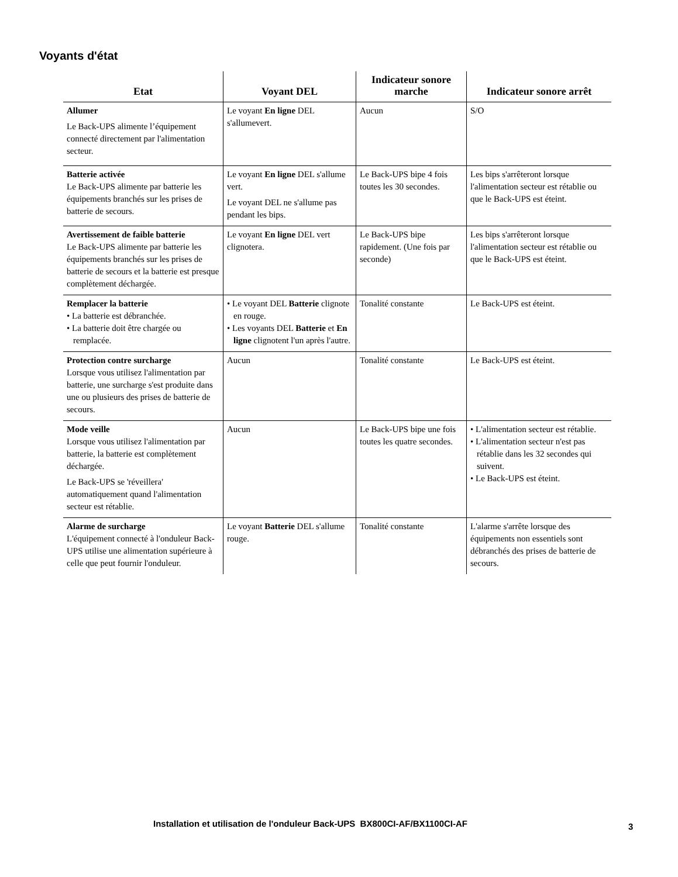Voyants d'état
| Etat | Voyant DEL | Indicateur sonore marche | Indicateur sonore arrêt |
| --- | --- | --- | --- |
| Allumer Le Back-UPS alimente l’équipement connecté directement par l'alimentation secteur. | Le voyant En ligne DEL s'allumevert. | Aucun | S/O |
| Batterie activée Le Back-UPS alimente par batterie les équipements branchés sur les prises de batterie de secours. | Le voyant En ligne DEL s'allume vert. Le voyant DEL ne s'allume pas pendant les bips. | Le Back-UPS bipe 4 fois toutes les 30 secondes. | Les bips s'arrêteront lorsque l'alimentation secteur est rétablie ou que le Back-UPS est éteint. |
| Avertissement de faible batterie Le Back-UPS alimente par batterie les équipements branchés sur les prises de batterie de secours et la batterie est presque complètement déchargée. | Le voyant En ligne DEL vert clignotera. | Le Back-UPS bipe rapidement. (Une fois par seconde) | Les bips s'arrêteront lorsque l'alimentation secteur est rétablie ou que le Back-UPS est éteint. |
| Remplacer la batterie • La batterie est débranchée. • La batterie doit être chargée ou remplacée. | • Le voyant DEL Batterie clignote en rouge. • Les voyants DEL Batterie et En ligne clignotent l'un après l'autre. | Tonalité constante | Le Back-UPS est éteint. |
| Protection contre surcharge Lorsque vous utilisez l'alimentation par batterie, une surcharge s'est produite dans une ou plusieurs des prises de batterie de secours. | Aucun | Tonalité constante | Le Back-UPS est éteint. |
| Mode veille Lorsque vous utilisez l'alimentation par batterie, la batterie est complètement déchargée. Le Back-UPS se 'réveillera' automatiquement quand l'alimentation secteur est rétablie. | Aucun | Le Back-UPS bipe une fois toutes les quatre secondes. | • L'alimentation secteur est rétablie. • L'alimentation secteur n'est pas rétablie dans les 32 secondes qui suivent. • Le Back-UPS est éteint. |
| Alarme de surcharge L'équipement connecté à l'onduleur Back-UPS utilise une alimentation supérieure à celle que peut fournir l'onduleur. | Le voyant Batterie DEL s'allume rouge. | Tonalité constante | L'alarme s'arrête lorsque des équipements non essentiels sont débranchés des prises de batterie de secours. |
Installation et utilisation de l'onduleur Back-UPS BX800CI-AF/BX1100CI-AF
3